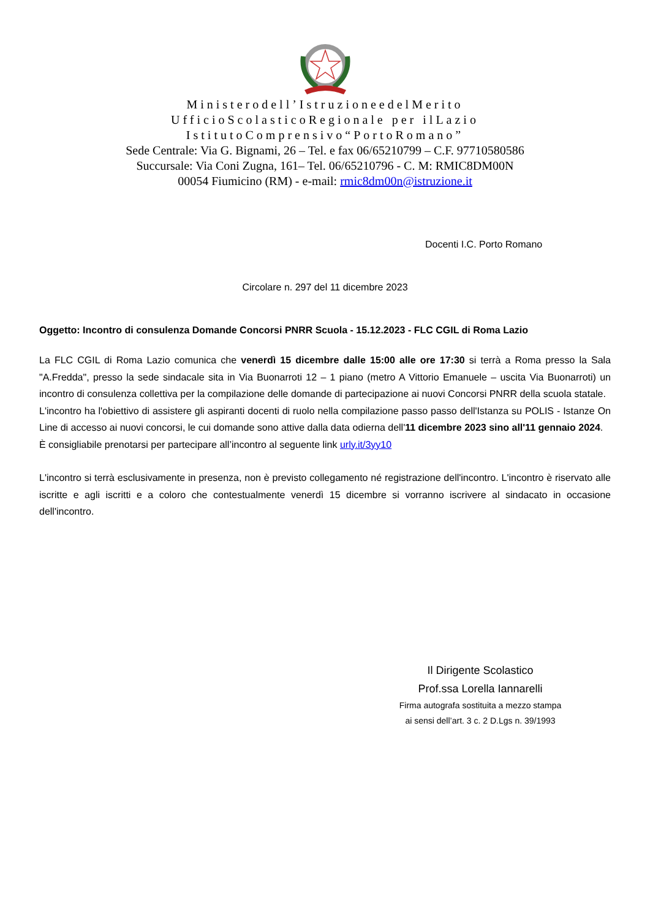Ministerodell’IstruzioneedelMerito
UfficioScolasticoRegionale per ilLazio
IstitutoComprensivo“PortoRomano”
Sede Centrale: Via G. Bignami, 26 – Tel. e fax 06/65210799 – C.F. 97710580586
Succursale: Via Coni Zugna, 161– Tel. 06/65210796 - C. M: RMIC8DM00N
00054 Fiumicino (RM) - e-mail: rmic8dm00n@istruzione.it
Docenti I.C. Porto Romano
Circolare n. 297 del 11 dicembre 2023
Oggetto: Incontro di consulenza Domande Concorsi PNRR Scuola - 15.12.2023 - FLC CGIL di Roma Lazio
La FLC CGIL di Roma Lazio comunica che venerdì 15 dicembre dalle 15:00 alle ore 17:30 si terrà a Roma presso la Sala "A.Fredda", presso la sede sindacale sita in Via Buonarroti 12 – 1 piano (metro A Vittorio Emanuele – uscita Via Buonarroti) un incontro di consulenza collettiva per la compilazione delle domande di partecipazione ai nuovi Concorsi PNRR della scuola statale.
L'incontro ha l'obiettivo di assistere gli aspiranti docenti di ruolo nella compilazione passo passo dell'Istanza su POLIS - Istanze On Line di accesso ai nuovi concorsi, le cui domande sono attive dalla data odierna dell'11 dicembre 2023 sino all'11 gennaio 2024.
È consigliabile prenotarsi per partecipare all’incontro al seguente link urly.it/3yy10
L'incontro si terrà esclusivamente in presenza, non è previsto collegamento né registrazione dell'incontro. L'incontro è riservato alle iscritte e agli iscritti e a coloro che contestualmente venerdì 15 dicembre si vorranno iscrivere al sindacato in occasione dell'incontro.
Il Dirigente Scolastico
Prof.ssa Lorella Iannarelli
Firma autografa sostituita a mezzo stampa
ai sensi dell’art. 3 c. 2 D.Lgs n. 39/1993